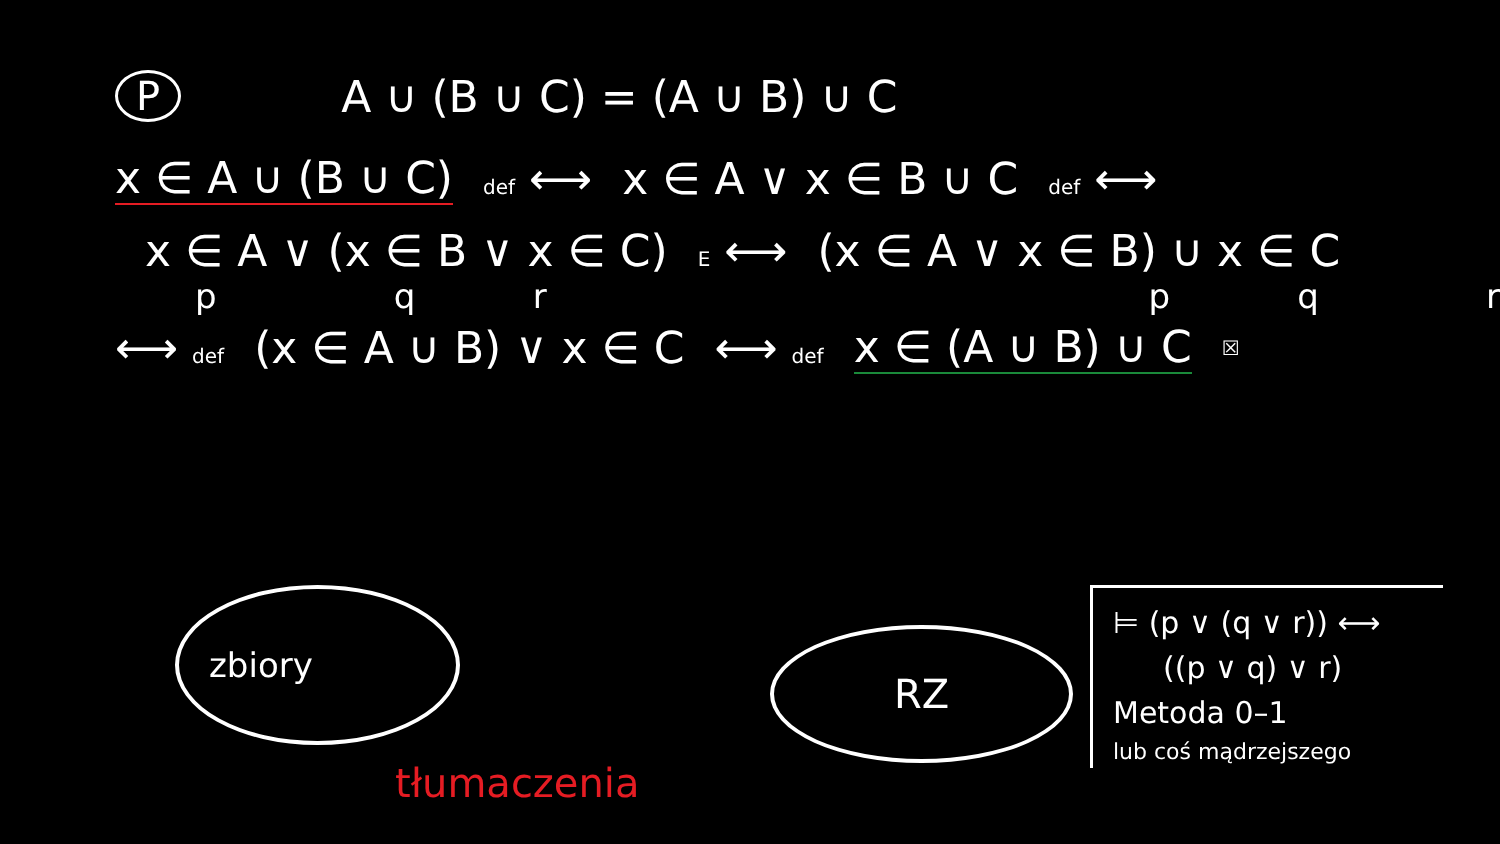P A ∪ (B ∪ C) = (A ∪ B) ∪ C
x ∈ A ∪ (B ∪ C) def ⟷ x ∈ A ∨ x ∈ B ∪ C def ⟷
x ∈ A ∨ (x ∈ B ∨ x ∈ C) E ⟷ (x ∈ A ∨ x ∈ B) ∪ x ∈ C
pqrpqr
⟷ def (x ∈ A ∪ B) ∨ x ∈ C ⟷ def x ∈ (A ∪ B) ∪ C ☒
zbiory
RZ
tłumaczenia
⊨ (p ∨ (q ∨ r)) ⟷
((p ∨ q) ∨ r)
Metoda 0–1
lub coś mądrzejszego